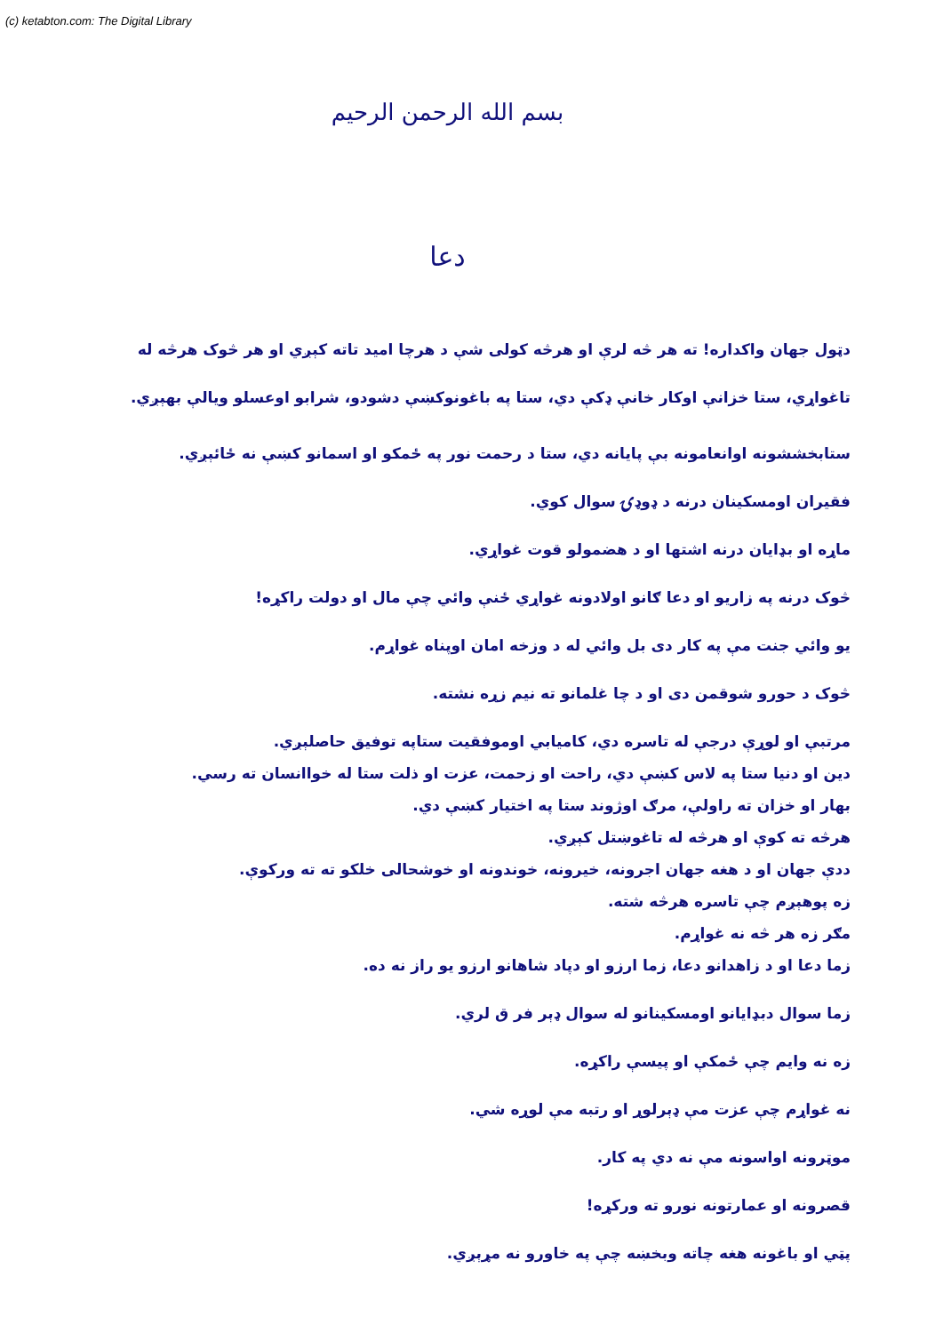(c) ketabton.com: The Digital Library
بسم الله الرحمن الرحيم
دعا
دټول جهان واکداره! ته هر څه لرې او هرڅه کولی شې د هرچا امید تاته کېږي او هر څوک هرڅه له تاغواړي، ستا خزانې اوکار خانې ډکې دي، ستا په باغونوکښې دشودو، شرابو اوعسلو ويالې بهېږي.
ستابخششونه اوانعامونه بې پايانه دي، ستا د رحمت نور په ځمکو او اسمانو کښې نه ځائېږي.
فقيران اومسکينان درنه د ډوډۍ سوال کوي.
ماړه او بډايان درنه اشتها او د هضمولو قوت غواړي.
څوک درنه په زاريو او دعا ګانو اولادونه غواړي ځنې وائي چې مال او دولت راکړه!
يو وائي جنت مې په کار دی بل وائي له د وزخه امان اوپناه غواړم.
څوک د حورو شوقمن دی او د چا غلمانو ته نيم زړه نشته.
مرتبې او لوړې درجې له تاسره دي، کاميابي اوموفقيت ستاپه توفيق حاصلېږي.
دين او دنيا ستا په لاس کښې دي، راحت او زحمت، عزت او ذلت ستا له خواانسان ته رسي.
بهار او خزان ته راولې، مرګ اوژوند ستا په اختيار کښې دي.
هرڅه ته کوې او هرڅه له تاغوښتل کېږي.
ددې جهان او د هغه جهان اجرونه، خيرونه، خوندونه او خوشحالی خلکو ته ته ورکوې.
زه پوهېږم چې تاسره هرڅه شته.
مګر زه هر څه نه غواړم.
زما دعا او د زاهدانو دعا، زما ارزو او دپاد شاهانو ارزو يو راز نه ده.
زما سوال دبډايانو اومسکينانو له سوال ډېر فر ق لري.
زه نه وايم چې ځمکې او پيسې راکړه.
نه غواړم چې عزت مې ډېرلوړ او رتبه مې لوړه شي.
موټرونه اواسونه مې نه دي په کار.
قصرونه او عمارتونه نورو ته ورکړه!
پټي او باغونه هغه چاته وبخښه چې په خاورو نه مړېږي.